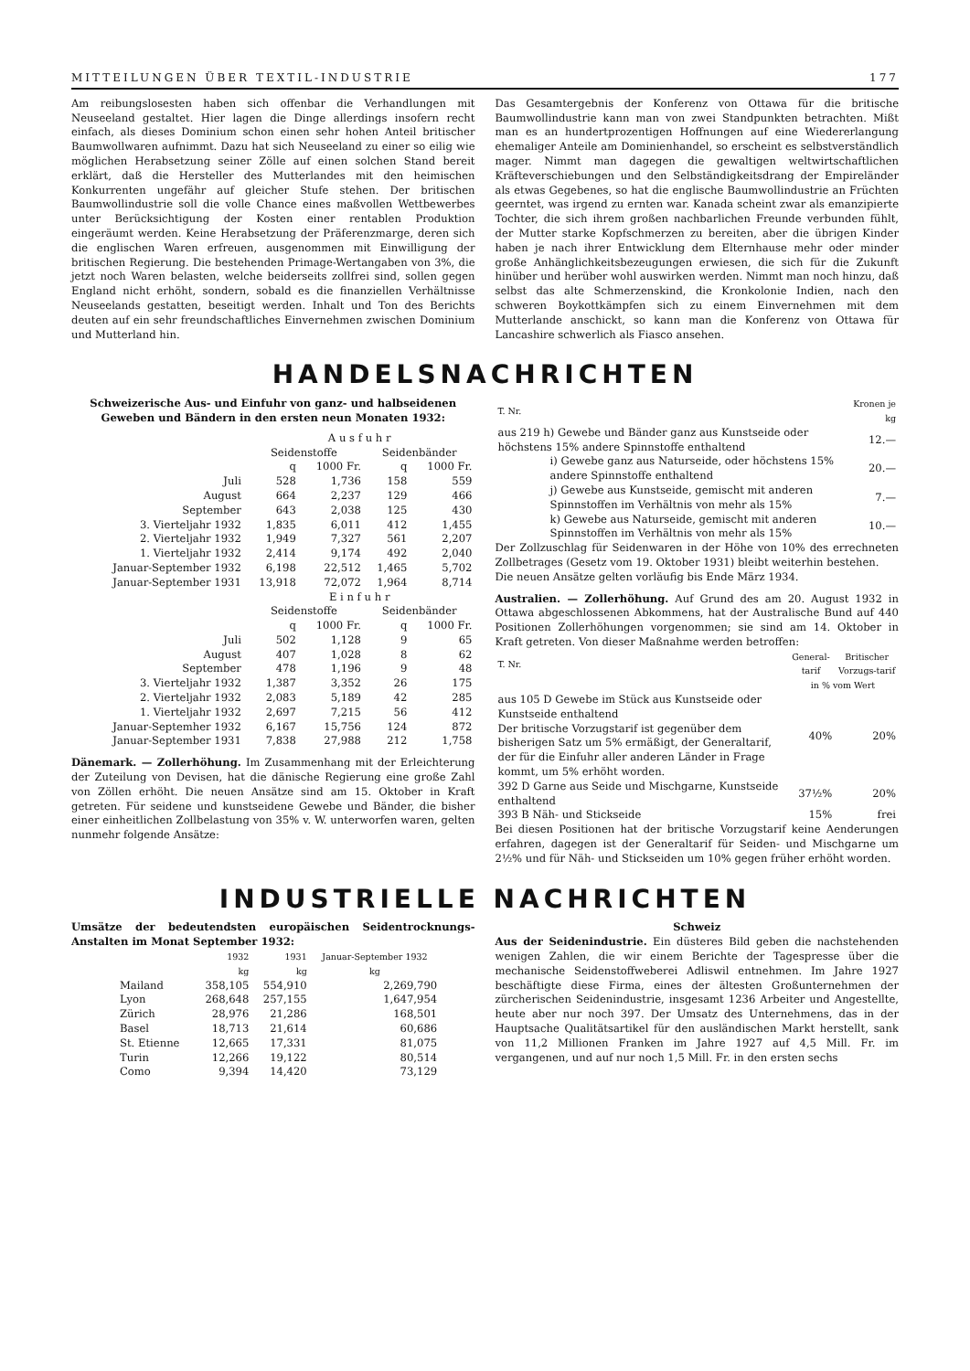MITTEILUNGEN ÜBER TEXTIL-INDUSTRIE 177
Am reibungslosesten haben sich offenbar die Verhandlungen mit Neuseeland gestaltet. Hier lagen die Dinge allerdings insofern recht einfach, als dieses Dominium schon einen sehr hohen Anteil britischer Baumwollwaren aufnimmt. Dazu hat sich Neuseeland zu einer so eilig wie möglichen Herabsetzung seiner Zölle auf einen solchen Stand bereit erklärt, daß die Hersteller des Mutterlandes mit den heimischen Konkurrenten ungefähr auf gleicher Stufe stehen. Der britischen Baumwollindustrie soll die volle Chance eines maßvollen Wettbewerbes unter Berücksichtigung der Kosten einer rentablen Produktion eingeräumt werden. Keine Herabsetzung der Präferenzmarge, deren sich die englischen Waren erfreuen, ausgenommen mit Einwilligung der britischen Regierung. Die bestehenden Primage-Wertangaben von 3%, die jetzt noch Waren belasten, welche beiderseits zollfrei sind, sollen gegen England nicht erhöht, sondern, sobald es die finanziellen Verhältnisse Neuseelands gestatten, beseitigt werden. Inhalt und Ton des Berichts deuten auf ein sehr freundschaftliches Einvernehmen zwischen Dominium und Mutterland hin.
Das Gesamtergebnis der Konferenz von Ottawa für die britische Baumwollindustrie kann man von zwei Standpunkten betrachten. Mißt man es an hundertprozentigen Hoffnungen auf eine Wiedererlangung ehemaliger Anteile am Dominienhandel, so erscheint es selbstverständlich mager. Nimmt man dagegen die gewaltigen weltwirtschaftlichen Kräfteverschiebungen und den Selbständigkeitsdrang der Empireländer als etwas Gegebenes, so hat die englische Baumwollindustrie an Früchten geerntet, was irgend zu ernten war. Kanada scheint zwar als emanzipierte Tochter, die sich ihrem großen nachbarlichen Freunde verbunden fühlt, der Mutter starke Kopfschmerzen zu bereiten, aber die übrigen Kinder haben je nach ihrer Entwicklung dem Elternhause mehr oder minder große Anhänglichkeitsbezeugungen erwiesen, die sich für die Zukunft hinüber und herüber wohl auswirken werden. Nimmt man noch hinzu, daß selbst das alte Schmerzenskind, die Kronkolonie Indien, nach den schweren Boykottkämpfen sich zu einem Einvernehmen mit dem Mutterlande anschickt, so kann man die Konferenz von Ottawa für Lancashire schwerlich als Fiasco ansehen.
HANDELSNACHRICHTEN
Schweizerische Aus- und Einfuhr von ganz- und halbseidenen Geweben und Bändern in den ersten neun Monaten 1932:
| | A u s f u h r | | | |
| --- | --- | --- | --- | --- |
| | Seidenstoffe | | Seidenbänder | |
| | q | 1000 Fr. | q | 1000 Fr. |
| Juli | 528 | 1,736 | 158 | 559 |
| August | 664 | 2,237 | 129 | 466 |
| September | 643 | 2,038 | 125 | 430 |
| 3. Vierteljahr 1932 | 1,835 | 6,011 | 412 | 1,455 |
| 2. Vierteljahr 1932 | 1,949 | 7,327 | 561 | 2,207 |
| 1. Vierteljahr 1932 | 2,414 | 9,174 | 492 | 2,040 |
| Januar-September 1932 | 6,198 | 22,512 | 1,465 | 5,702 |
| Januar-September 1931 | 13,918 | 72,072 | 1,964 | 8,714 |
| | E i n f u h r | | | |
| | Seidenstoffe | | Seidenbänder | |
| | q | 1000 Fr. | q | 1000 Fr. |
| Juli | 502 | 1,128 | 9 | 65 |
| August | 407 | 1,028 | 8 | 62 |
| September | 478 | 1,196 | 9 | 48 |
| 3. Vierteljahr 1932 | 1,387 | 3,352 | 26 | 175 |
| 2. Vierteljahr 1932 | 2,083 | 5,189 | 42 | 285 |
| 1. Vierteljahr 1932 | 2,697 | 7,215 | 56 | 412 |
| Januar-Septemher 1932 | 6,167 | 15,756 | 124 | 872 |
| Januar-September 1931 | 7,838 | 27,988 | 212 | 1,758 |
Dänemark. — Zollerhöhung. Im Zusammenhang mit der Erleichterung der Zuteilung von Devisen, hat die dänische Regierung eine große Zahl von Zöllen erhöht. Die neuen Ansätze sind am 15. Oktober in Kraft getreten. Für seidene und kunstseidene Gewebe und Bänder, die bisher einer einheitlichen Zollbelastung von 35% v. W. unterworfen waren, gelten nunmehr folgende Ansätze:
| T. Nr. | Kronen je kg |
| aus 219 h) Gewebe und Bänder ganz aus Kunstseide oder höchstens 15% andere Spinnstoffe enthaltend | 12.— |
| i) Gewebe ganz aus Naturseide, oder höchstens 15% andere Spinnstoffe enthaltend | 20.— |
| j) Gewebe aus Kunstseide, gemischt mit anderen Spinnstoffen im Verhältnis von mehr als 15% | 7.— |
| k) Gewebe aus Naturseide, gemischt mit anderen Spinnstoffen im Verhältnis von mehr als 15% | 10.— |
Der Zollzuschlag für Seidenwaren in der Höhe von 10% des errechneten Zollbetrages (Gesetz vom 19. Oktober 1931) bleibt weiterhin bestehen.
Die neuen Ansätze gelten vorläufig bis Ende März 1934.
Australien. — Zollerhöhung. Auf Grund des am 20. August 1932 in Ottawa abgeschlossenen Abkommens, hat der Australische Bund auf 440 Positionen Zollerhöhungen vorgenommen; sie sind am 14. Oktober in Kraft getreten. Von dieser Maßnahme werden betroffen:
| T. Nr. | General-tarif | Britischer Vorzugs-tarif |
| | in % vom Wert | |
| aus 105 D Gewebe im Stück aus Kunstseide oder Kunstseide enthaltend Der britische Vorzugstarif ist gegenüber dem bisherigen Satz um 5% ermäßigt, der Generaltarif, der für die Einfuhr aller anderen Länder in Frage kommt, um 5% erhöht worden. | 40% | 20% |
| 392 D Garne aus Seide und Mischgarne, Kunstseide enthaltend | 37½% | 20% |
| 393 B Näh- und Stickseide | 15% | frei |
Bei diesen Positionen hat der britische Vorzugstarif keine Aenderungen erfahren, dagegen ist der Generaltarif für Seiden- und Mischgarne um 2½% und für Näh- und Stickseiden um 10% gegen früher erhöht worden.
INDUSTRIELLE NACHRICHTEN
Umsätze der bedeutendsten europäischen Seidentrocknungs-Anstalten im Monat September 1932:
| | 1932 kg | 1931 kg | Januar-September 1932 kg |
| --- | --- | --- | --- |
| Mailand | 358,105 | 554,910 | 2,269,790 |
| Lyon | 268,648 | 257,155 | 1,647,954 |
| Zürich | 28,976 | 21,286 | 168,501 |
| Basel | 18,713 | 21,614 | 60,686 |
| St. Etienne | 12,665 | 17,331 | 81,075 |
| Turin | 12,266 | 19,122 | 80,514 |
| Como | 9,394 | 14,420 | 73,129 |
Schweiz
Aus der Seidenindustrie. Ein düsteres Bild geben die nachstehenden wenigen Zahlen, die wir einem Berichte der Tagespresse über die mechanische Seidenstoffweberei Adliswil entnehmen. Im Jahre 1927 beschäftigte diese Firma, eines der ältesten Großunternehmen der zürcherischen Seidenindustrie, insgesamt 1236 Arbeiter und Angestellte, heute aber nur noch 397. Der Umsatz des Unternehmens, das in der Hauptsache Qualitätsartikel für den ausländischen Markt herstellt, sank von 11,2 Millionen Franken im Jahre 1927 auf 4,5 Mill. Fr. im vergangenen, und auf nur noch 1,5 Mill. Fr. in den ersten sechs